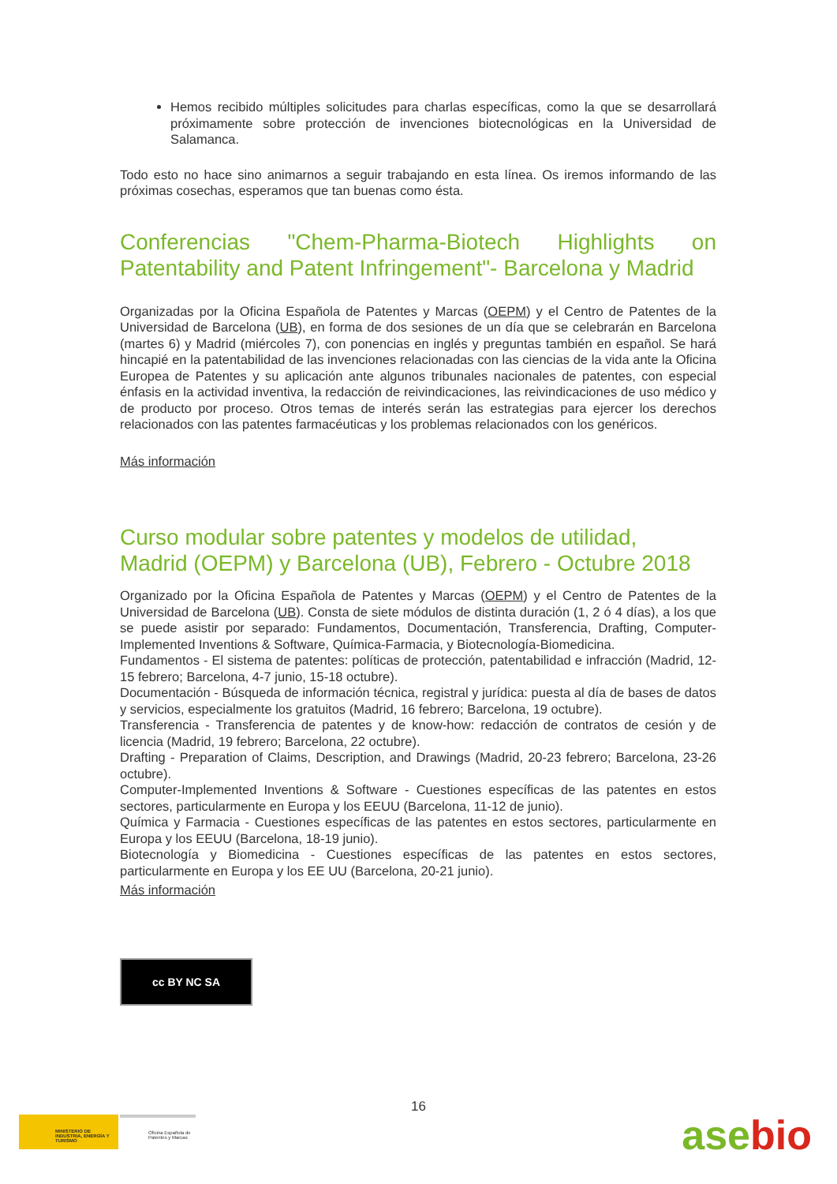Hemos recibido múltiples solicitudes para charlas específicas, como la que se desarrollará próximamente sobre protección de invenciones biotecnológicas en la Universidad de Salamanca.
Todo esto no hace sino animarnos a seguir trabajando en esta línea. Os iremos informando de las próximas cosechas, esperamos que tan buenas como ésta.
Conferencias "Chem-Pharma-Biotech Highlights on Patentability and Patent Infringement"- Barcelona y Madrid
Organizadas por la Oficina Española de Patentes y Marcas (OEPM) y el Centro de Patentes de la Universidad de Barcelona (UB), en forma de dos sesiones de un día que se celebrarán en Barcelona (martes 6) y Madrid (miércoles 7), con ponencias en inglés y preguntas también en español. Se hará hincapié en la patentabilidad de las invenciones relacionadas con las ciencias de la vida ante la Oficina Europea de Patentes y su aplicación ante algunos tribunales nacionales de patentes, con especial énfasis en la actividad inventiva, la redacción de reivindicaciones, las reivindicaciones de uso médico y de producto por proceso. Otros temas de interés serán las estrategias para ejercer los derechos relacionados con las patentes farmacéuticas y los problemas relacionados con los genéricos.
Más información
Curso modular sobre patentes y modelos de utilidad,
Madrid (OEPM) y Barcelona (UB), Febrero - Octubre 2018
Organizado por la Oficina Española de Patentes y Marcas (OEPM) y el Centro de Patentes de la Universidad de Barcelona (UB). Consta de siete módulos de distinta duración (1, 2 ó 4 días), a los que se puede asistir por separado: Fundamentos, Documentación, Transferencia, Drafting, Computer-Implemented Inventions & Software, Química-Farmacia, y Biotecnología-Biomedicina.
Fundamentos - El sistema de patentes: políticas de protección, patentabilidad e infracción (Madrid, 12-15 febrero; Barcelona, 4-7 junio, 15-18 octubre).
Documentación - Búsqueda de información técnica, registral y jurídica: puesta al día de bases de datos y servicios, especialmente los gratuitos (Madrid, 16 febrero; Barcelona, 19 octubre).
Transferencia - Transferencia de patentes y de know-how: redacción de contratos de cesión y de licencia (Madrid, 19 febrero; Barcelona, 22 octubre).
Drafting - Preparation of Claims, Description, and Drawings (Madrid, 20-23 febrero; Barcelona, 23-26 octubre).
Computer-Implemented Inventions & Software - Cuestiones específicas de las patentes en estos sectores, particularmente en Europa y los EEUU (Barcelona, 11-12 de junio).
Química y Farmacia - Cuestiones específicas de las patentes en estos sectores, particularmente en Europa y los EEUU (Barcelona, 18-19 junio).
Biotecnología y Biomedicina - Cuestiones específicas de las patentes en estos sectores, particularmente en Europa y los EE UU (Barcelona, 20-21 junio).
Más información
cc BY NC SA
MINISTERIO DE INDUSTRIA, ENERGÍA Y TURISMO
Oficina Española de Patentes y Marcas
16
asebio